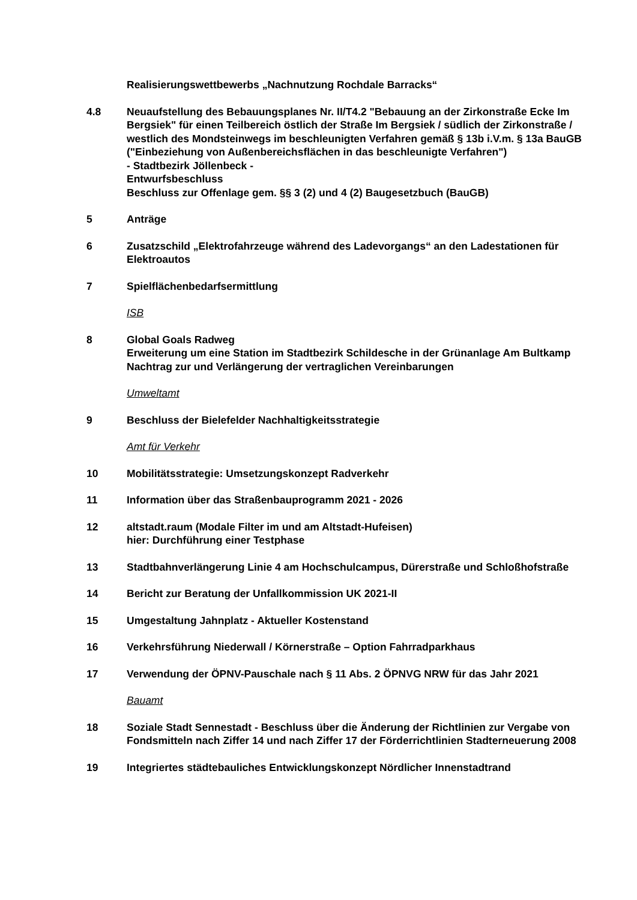Realisierungswettbewerbs „Nachnutzung Rochdale Barracks“
4.8 Neuaufstellung des Bebauungsplanes Nr. II/T4.2 "Bebauung an der Zirkonstraße Ecke Im Bergsiek" für einen Teilbereich östlich der Straße Im Bergsiek / südlich der Zirkonstraße / westlich des Mondsteinwegs im beschleunigten Verfahren gemäß § 13b i.V.m. § 13a BauGB ("Einbeziehung von Außenbereichsflächen in das beschleunigte Verfahren")
- Stadtbezirk Jöllenbeck -
Entwurfsbeschluss
Beschluss zur Offenlage gem. §§ 3 (2) und 4 (2) Baugesetzbuch (BauGB)
5 Anträge
6 Zusatzschild „Elektrofahrzeuge während des Ladevorgangs“ an den Ladestationen für Elektroautos
7 Spielflächenbedarfsermittlung
ISB
8 Global Goals Radweg
Erweiterung um eine Station im Stadtbezirk Schildesche in der Grünanlage Am Bultkamp
Nachtrag zur und Verlängerung der vertraglichen Vereinbarungen
Umweltamt
9 Beschluss der Bielefelder Nachhaltigkeitsstrategie
Amt für Verkehr
10 Mobilitätsstrategie: Umsetzungskonzept Radverkehr
11 Information über das Straßenbauprogramm 2021 - 2026
12 altstadt.raum (Modale Filter im und am Altstadt-Hufeisen)
hier: Durchführung einer Testphase
13 Stadtbahnverlängerung Linie 4 am Hochschulcampus, Dürerstraße und Schloßhofstraße
14 Bericht zur Beratung der Unfallkommission UK 2021-II
15 Umgestaltung Jahnplatz - Aktueller Kostenstand
16 Verkehrsführung Niederwall / Körnerstraße – Option Fahrradparkhaus
17 Verwendung der ÖPNV-Pauschale nach § 11 Abs. 2 ÖPNVG NRW für das Jahr 2021
Bauamt
18 Soziale Stadt Sennestadt - Beschluss über die Änderung der Richtlinien zur Vergabe von Fondsmitteln nach Ziffer 14 und nach Ziffer 17 der Förderrichtlinien Stadterneuerung 2008
19 Integriertes städtebauliches Entwicklungskonzept Nördlicher Innenstadtrand